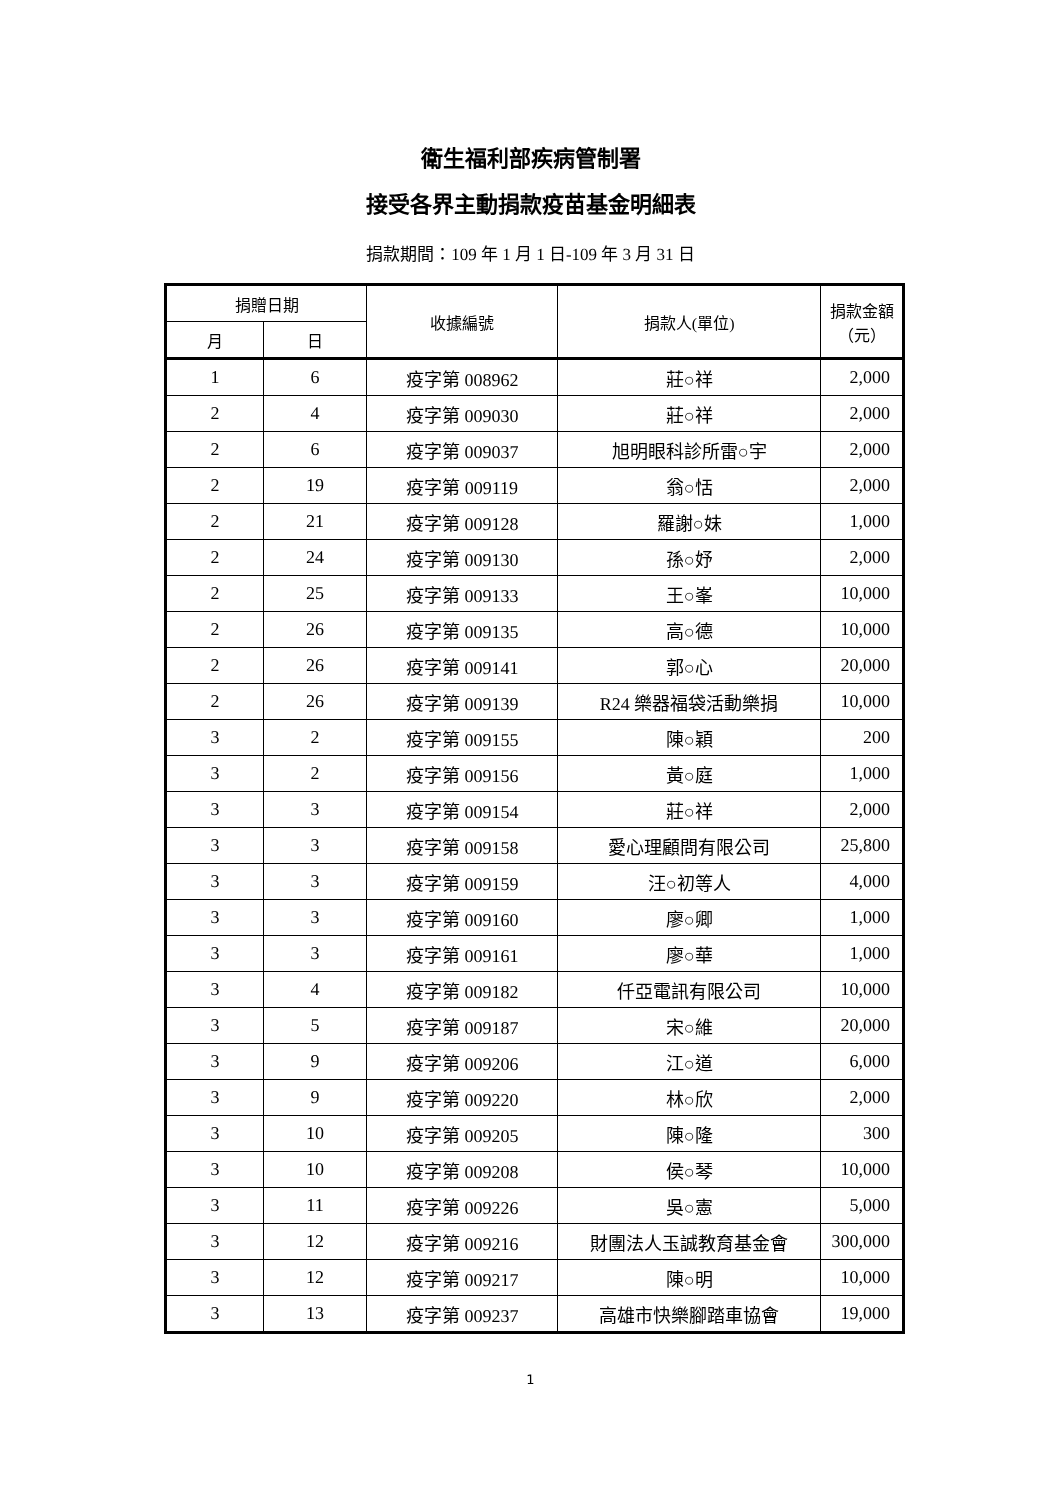衛生福利部疾病管制署
接受各界主動捐款疫苗基金明細表
捐款期間：109 年 1 月 1 日-109 年 3 月 31 日
| 捐贈日期 | | 收據編號 | 捐款人(單位) | 捐款金額 （元） |
| --- | --- | --- | --- | --- |
| 月 | 日 | | | |
| 1 | 6 | 疫字第 008962 | 莊○祥 | 2,000 |
| 2 | 4 | 疫字第 009030 | 莊○祥 | 2,000 |
| 2 | 6 | 疫字第 009037 | 旭明眼科診所雷○宇 | 2,000 |
| 2 | 19 | 疫字第 009119 | 翁○恬 | 2,000 |
| 2 | 21 | 疫字第 009128 | 羅謝○妹 | 1,000 |
| 2 | 24 | 疫字第 009130 | 孫○妤 | 2,000 |
| 2 | 25 | 疫字第 009133 | 王○峯 | 10,000 |
| 2 | 26 | 疫字第 009135 | 高○德 | 10,000 |
| 2 | 26 | 疫字第 009141 | 郭○心 | 20,000 |
| 2 | 26 | 疫字第 009139 | R24 樂器福袋活動樂捐 | 10,000 |
| 3 | 2 | 疫字第 009155 | 陳○穎 | 200 |
| 3 | 2 | 疫字第 009156 | 黃○庭 | 1,000 |
| 3 | 3 | 疫字第 009154 | 莊○祥 | 2,000 |
| 3 | 3 | 疫字第 009158 | 愛心理顧問有限公司 | 25,800 |
| 3 | 3 | 疫字第 009159 | 汪○初等人 | 4,000 |
| 3 | 3 | 疫字第 009160 | 廖○卿 | 1,000 |
| 3 | 3 | 疫字第 009161 | 廖○華 | 1,000 |
| 3 | 4 | 疫字第 009182 | 仟亞電訊有限公司 | 10,000 |
| 3 | 5 | 疫字第 009187 | 宋○維 | 20,000 |
| 3 | 9 | 疫字第 009206 | 江○道 | 6,000 |
| 3 | 9 | 疫字第 009220 | 林○欣 | 2,000 |
| 3 | 10 | 疫字第 009205 | 陳○隆 | 300 |
| 3 | 10 | 疫字第 009208 | 侯○琴 | 10,000 |
| 3 | 11 | 疫字第 009226 | 吳○憲 | 5,000 |
| 3 | 12 | 疫字第 009216 | 財團法人玉誠教育基金會 | 300,000 |
| 3 | 12 | 疫字第 009217 | 陳○明 | 10,000 |
| 3 | 13 | 疫字第 009237 | 高雄市快樂腳踏車協會 | 19,000 |
1